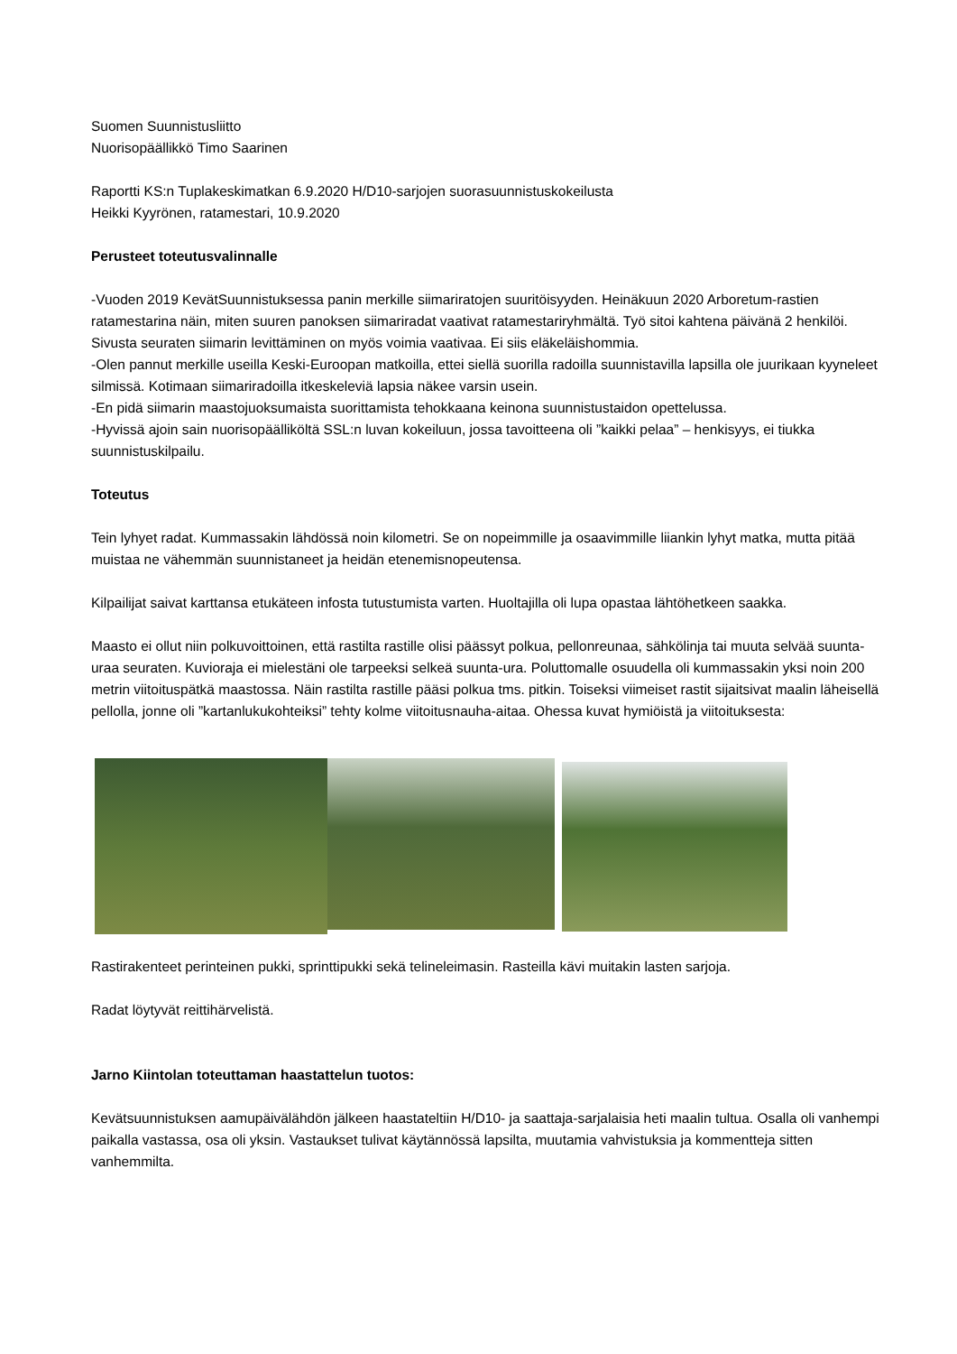Suomen Suunnistusliitto
Nuorisopäällikkö Timo Saarinen
Raportti KS:n Tuplakeskimatkan 6.9.2020 H/D10-sarjojen suorasuunnistuskokeilusta
Heikki Kyyrönen, ratamestari, 10.9.2020
Perusteet toteutusvalinnalle
-Vuoden 2019 KevätSuunnistuksessa panin merkille siimariratojen suuritöisyyden. Heinäkuun 2020 Arboretum-rastien ratamestarina näin, miten suuren panoksen siimariradat vaativat ratamestariryhmältä. Työ sitoi kahtena päivänä 2 henkilöi. Sivusta seuraten siimarin levittäminen on myös voimia vaativaa. Ei siis eläkeläishommia.
-Olen pannut merkille useilla Keski-Euroopan matkoilla, ettei siellä suorilla radoilla suunnistavilla lapsilla ole juurikaan kyyneleet silmissä. Kotimaan siimariradoilla itkeskeleviä lapsia näkee varsin usein.
-En pidä siimarin maastojuoksumaista suorittamista tehokkaana keinona suunnistustaidon opettelussa.
-Hyvissä ajoin sain nuorisopäälliköltä SSL:n luvan kokeiluun, jossa tavoitteena oli ”kaikki pelaa” – henkisyys, ei tiukka suunnistuskilpailu.
Toteutus
Tein lyhyet radat. Kummassakin lähdössä noin kilometri. Se on nopeimmille ja osaavimmille liiankin lyhyt matka, mutta pitää muistaa ne vähemmän suunnistaneet ja heidän etenemisnopeutensa.
Kilpailijat saivat karttansa etukäteen infosta tutustumista varten. Huoltajilla oli lupa opastaa lähtöhetkeen saakka.
Maasto ei ollut niin polkuvoittoinen, että rastilta rastille olisi päässyt polkua, pellonreunaa, sähkölinja tai muuta selvää suunta-uraa seuraten. Kuvioraja ei mielestäni ole tarpeeksi selkeä suunta-ura. Poluttomalle osuudella oli kummassakin yksi noin 200 metrin viitoituspätkä maastossa. Näin rastilta rastille pääsi polkua tms. pitkin. Toiseksi viimeiset rastit sijaitsivat maalin läheisellä pellolla, jonne oli ”kartanlukukohteiksi” tehty kolme viitoitusnauha-aitaa. Ohessa kuvat hymiöistä ja viitoituksesta:
Rastirakenteet perinteinen pukki, sprinttipukki sekä telineleimasin. Rasteilla kävi muitakin lasten sarjoja.
Radat löytyvät reittihärvelistä.
Jarno Kiintolan toteuttaman haastattelun tuotos:
Kevätsuunnistuksen aamupäivälähdön jälkeen haastateltiin H/D10- ja saattaja-sarjalaisia heti maalin tultua. Osalla oli vanhempi paikalla vastassa, osa oli yksin. Vastaukset tulivat käytännössä lapsilta, muutamia vahvistuksia ja kommentteja sitten vanhemmilta.